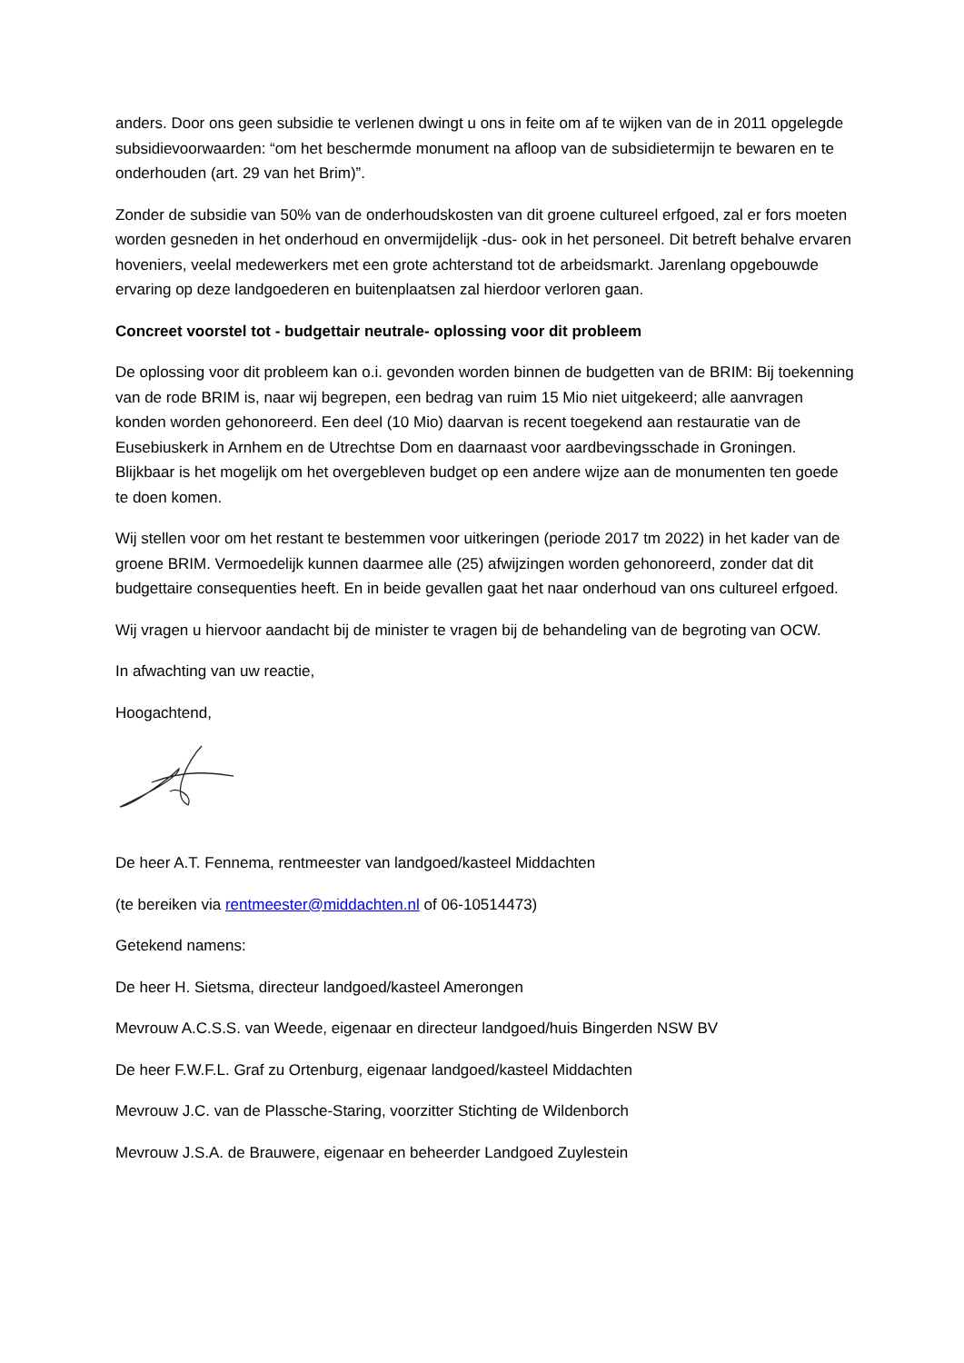anders. Door ons geen subsidie te verlenen dwingt u ons in feite om af te wijken van de in 2011 opgelegde subsidievoorwaarden: “om het beschermde monument na afloop van de subsidietermijn te bewaren en te onderhouden (art. 29 van het Brim)”.
Zonder de subsidie van 50% van de onderhoudskosten van dit groene cultureel erfgoed, zal er fors moeten worden gesneden in het onderhoud en onvermijdelijk -dus- ook in het personeel. Dit betreft behalve ervaren hoveniers, veelal medewerkers met een grote achterstand tot de arbeidsmarkt. Jarenlang opgebouwde ervaring op deze landgoederen en buitenplaatsen zal hierdoor verloren gaan.
Concreet voorstel tot - budgettair neutrale- oplossing voor dit probleem
De oplossing voor dit probleem kan o.i. gevonden worden binnen de budgetten van de BRIM: Bij toekenning van de rode BRIM is, naar wij begrepen, een bedrag van ruim 15 Mio niet uitgekeerd; alle aanvragen konden worden gehonoreerd. Een deel (10 Mio) daarvan is recent toegekend aan restauratie van de Eusebiuskerk in Arnhem en de Utrechtse Dom en daarnaast voor aardbevingsschade in Groningen. Blijkbaar is het mogelijk om het overgebleven budget op een andere wijze aan de monumenten ten goede te doen komen.
Wij stellen voor om het restant te bestemmen voor uitkeringen (periode 2017 tm 2022) in het kader van de groene BRIM. Vermoedelijk kunnen daarmee alle (25) afwijzingen worden gehonoreerd, zonder dat dit budgettaire consequenties heeft. En in beide gevallen gaat het naar onderhoud van ons cultureel erfgoed.
Wij vragen u hiervoor aandacht bij de minister te vragen bij de behandeling van de begroting van OCW.
In afwachting van uw reactie,
Hoogachtend,
De heer A.T. Fennema, rentmeester van landgoed/kasteel Middachten
(te bereiken via rentmeester@middachten.nl of 06-10514473)
Getekend namens:
De heer H. Sietsma, directeur landgoed/kasteel Amerongen
Mevrouw A.C.S.S. van Weede, eigenaar en directeur landgoed/huis Bingerden NSW BV
De heer F.W.F.L. Graf zu Ortenburg, eigenaar landgoed/kasteel Middachten
Mevrouw J.C. van de Plassche-Staring, voorzitter Stichting de Wildenborch
Mevrouw J.S.A. de Brauwere, eigenaar en beheerder Landgoed Zuylestein